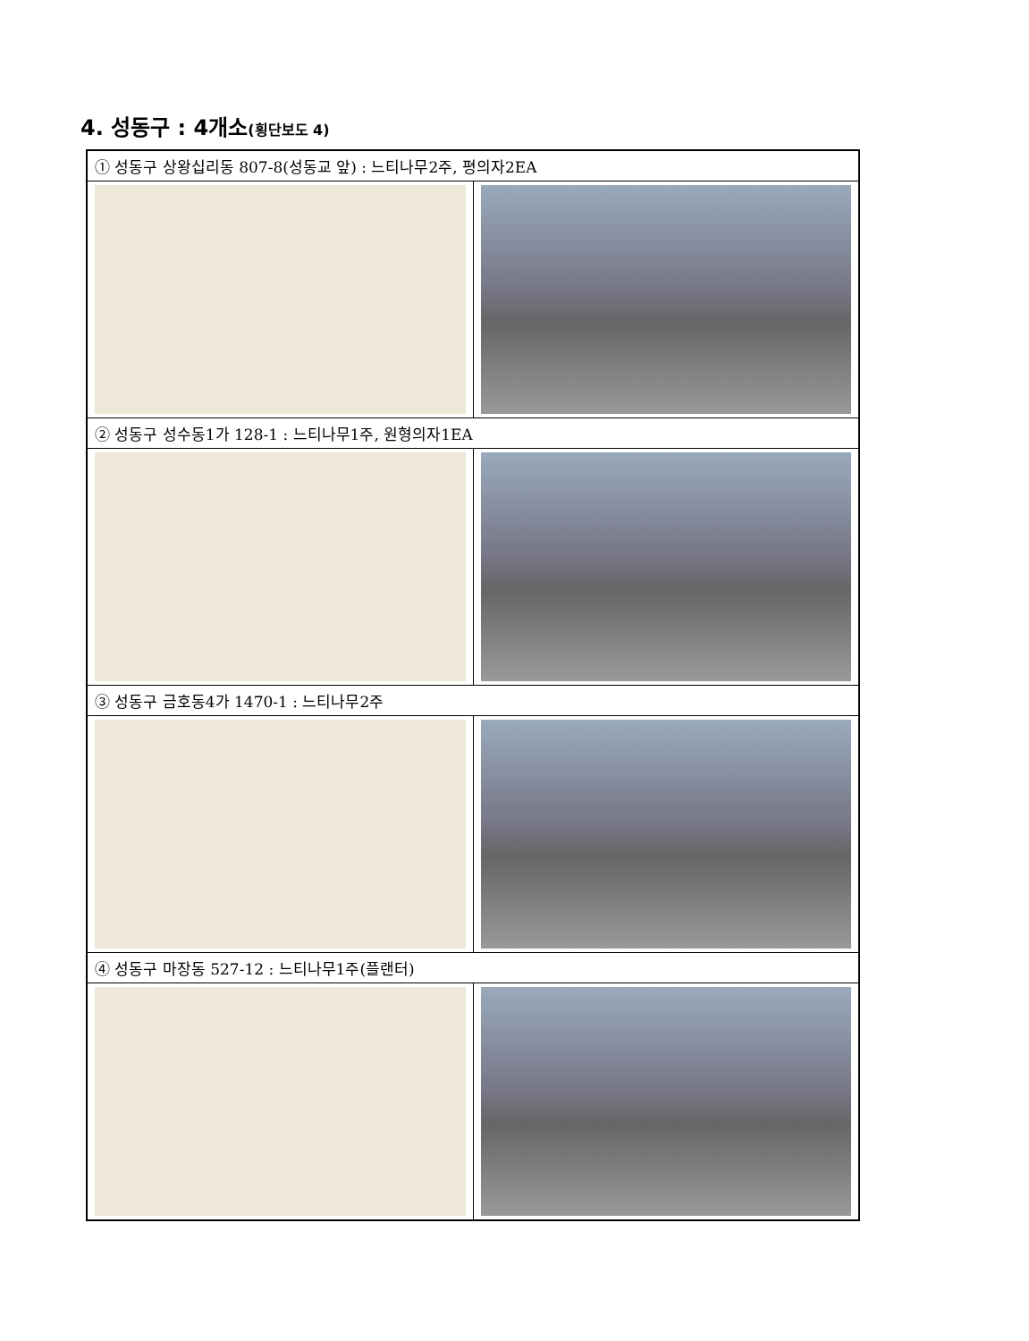4. 성동구 : 4개소(횡단보도 4)
| ① 성동구 상왕십리동 807-8(성동교 앞) : 느티나무2주, 평의자2EA | |
| ② 성동구 성수동1가 128-1 : 느티나무1주, 원형의자1EA | |
| ③ 성동구 금호동4가 1470-1 : 느티나무2주 | |
| ④ 성동구 마장동 527-12 : 느티나무1주(플랜터) | |